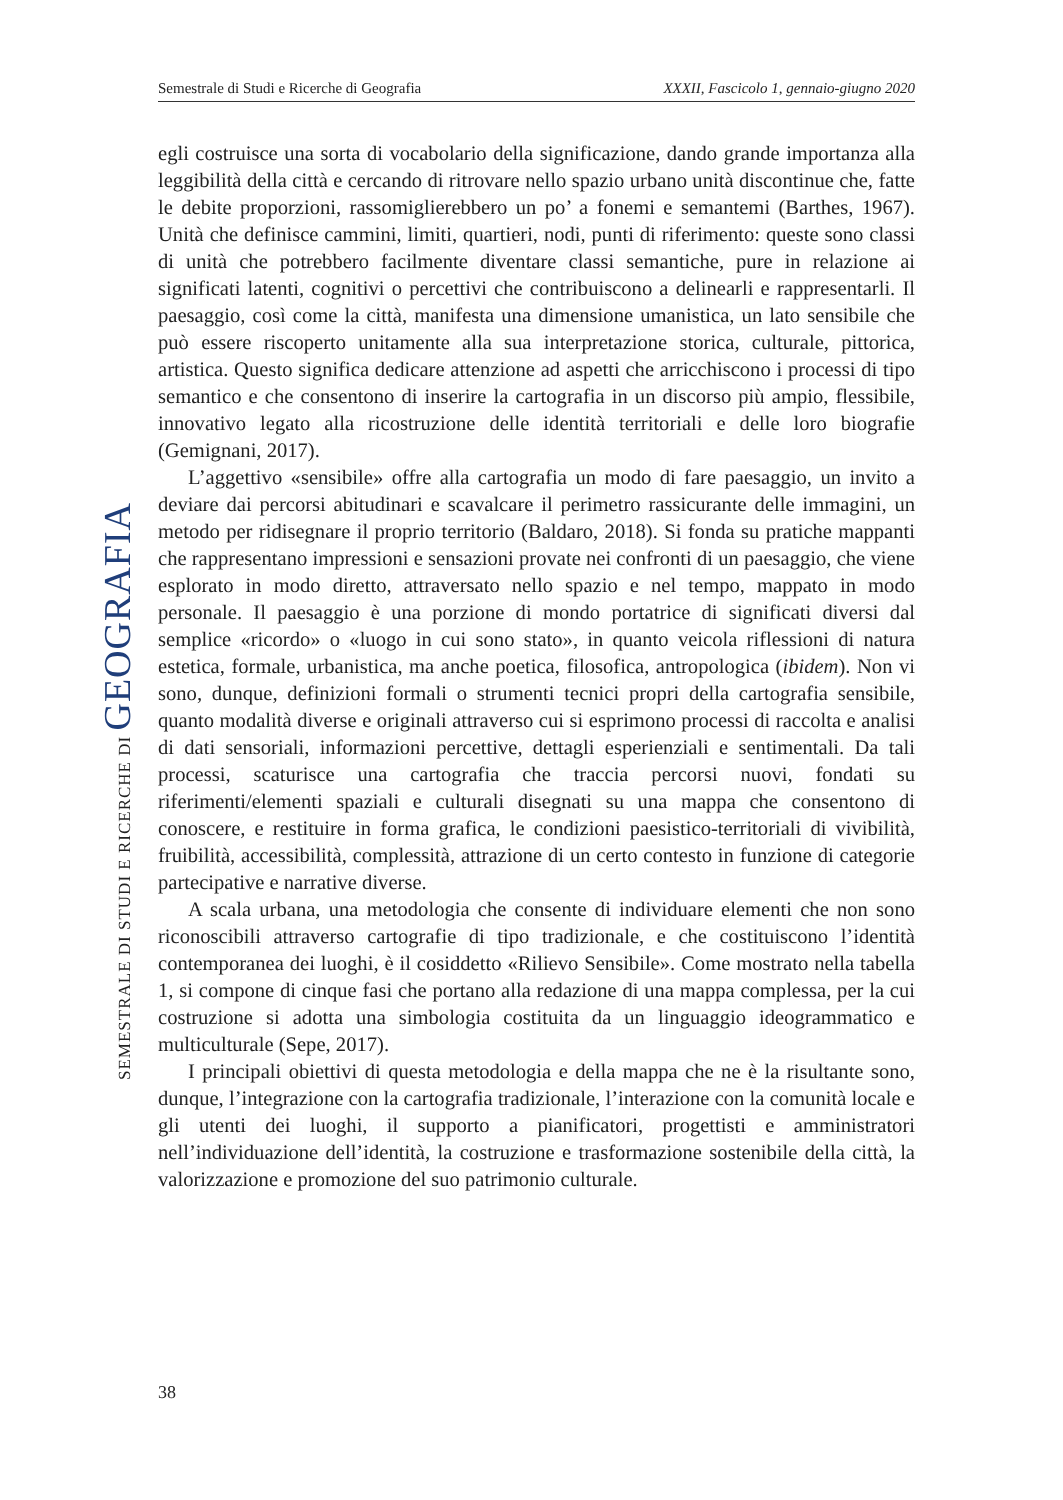Semestrale di Studi e Ricerche di Geografia XXXII, Fascicolo 1, gennaio-giugno 2020
SEMESTRALE DI STUDI E RICERCHE DI GEOGRAFIA
egli costruisce una sorta di vocabolario della significazione, dando grande importanza alla leggibilità della città e cercando di ritrovare nello spazio urbano unità discontinue che, fatte le debite proporzioni, rassomiglierebbero un po’ a fonemi e semantemi (Barthes, 1967). Unità che definisce cammini, limiti, quartieri, nodi, punti di riferimento: queste sono classi di unità che potrebbero facilmente diventare classi semantiche, pure in relazione ai significati latenti, cognitivi o percettivi che contribuiscono a delinearli e rappresentarli. Il paesaggio, così come la città, manifesta una dimensione umanistica, un lato sensibile che può essere riscoperto unitamente alla sua interpretazione storica, culturale, pittorica, artistica. Questo significa dedicare attenzione ad aspetti che arricchiscono i processi di tipo semantico e che consentono di inserire la cartografia in un discorso più ampio, flessibile, innovativo legato alla ricostruzione delle identità territoriali e delle loro biografie (Gemignani, 2017).
L’aggettivo «sensibile» offre alla cartografia un modo di fare paesaggio, un invito a deviare dai percorsi abitudinari e scavalcare il perimetro rassicurante delle immagini, un metodo per ridisegnare il proprio territorio (Baldaro, 2018). Si fonda su pratiche mappanti che rappresentano impressioni e sensazioni provate nei confronti di un paesaggio, che viene esplorato in modo diretto, attraversato nello spazio e nel tempo, mappato in modo personale. Il paesaggio è una porzione di mondo portatrice di significati diversi dal semplice «ricordo» o «luogo in cui sono stato», in quanto veicola riflessioni di natura estetica, formale, urbanistica, ma anche poetica, filosofica, antropologica (ibidem). Non vi sono, dunque, definizioni formali o strumenti tecnici propri della cartografia sensibile, quanto modalità diverse e originali attraverso cui si esprimono processi di raccolta e analisi di dati sensoriali, informazioni percettive, dettagli esperienziali e sentimentali. Da tali processi, scaturisce una cartografia che traccia percorsi nuovi, fondati su riferimenti/elementi spaziali e culturali disegnati su una mappa che consentono di conoscere, e restituire in forma grafica, le condizioni paesistico-territoriali di vivibilità, fruibilità, accessibilità, complessità, attrazione di un certo contesto in funzione di categorie partecipative e narrative diverse.
A scala urbana, una metodologia che consente di individuare elementi che non sono riconoscibili attraverso cartografie di tipo tradizionale, e che costituiscono l’identità contemporanea dei luoghi, è il cosiddetto «Rilievo Sensibile». Come mostrato nella tabella 1, si compone di cinque fasi che portano alla redazione di una mappa complessa, per la cui costruzione si adotta una simbologia costituita da un linguaggio ideogrammatico e multiculturale (Sepe, 2017).
I principali obiettivi di questa metodologia e della mappa che ne è la risultante sono, dunque, l’integrazione con la cartografia tradizionale, l’interazione con la comunità locale e gli utenti dei luoghi, il supporto a pianificatori, progettisti e amministratori nell’individuazione dell’identità, la costruzione e trasformazione sostenibile della città, la valorizzazione e promozione del suo patrimonio culturale.
38